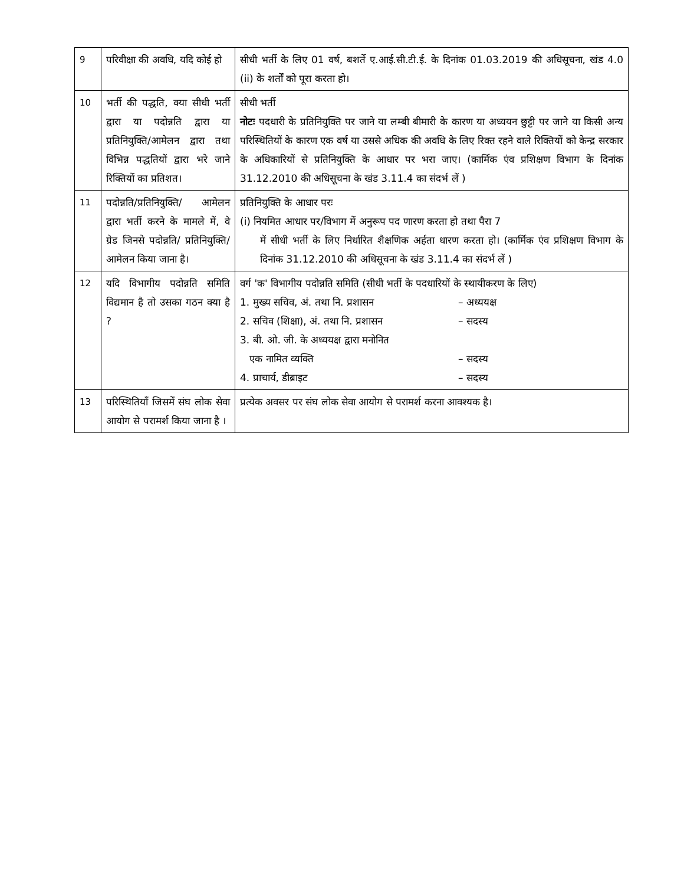| 9 | परिवीक्षा की अवधि, यदि कोई हो | सीधी भर्ती के लिए 01 वर्ष, बशर्ते ए.आई.सी.टी.ई. के दिनांक 01.03.2019 की अधिसूचना, खंड 4.0 (ii) के शर्तों को पूरा करता हो। |
| 10 | भर्ती की पद्धति, क्या सीधी भर्ती द्वारा या पदोन्नति द्वारा या प्रतिनियुक्ति/आमेलन द्वारा तथा विभिन्न पद्धतियों द्वारा भरे जाने रिक्तियों का प्रतिशत। | सीधी भर्ती नोटः पदधारी के प्रतिनियुक्ति पर जाने या लम्बी बीमारी के कारण या अध्ययन छुट्टी पर जाने या किसी अन्य परिस्थितियों के कारण एक वर्ष या उससे अधिक की अवधि के लिए रिक्त रहने वाले रिक्तियों को केन्द्र सरकार के अधिकारियों से प्रतिनियुक्ति के आधार पर भरा जाए। (कार्मिक एंव प्रशिक्षण विभाग के दिनांक 31.12.2010 की अधिसूचना के खंड 3.11.4 का संदर्भ लें ) |
| 11 | पदोन्नति/प्रतिनियुक्ति/ आमेलन द्वारा भर्ती करने के मामले में, वे ग्रेड जिनसे पदोन्नति/ प्रतिनियुक्ति/ आमेलन किया जाना है। | प्रतिनियुक्ति के आधार परः (i) नियमित आधार पर/विभाग में अनुरूप पद णारण करता हो तथा पैरा 7 में सीधी भर्ती के लिए निर्धारित शैक्षणिक अर्हता धारण करता हो। (कार्मिक एंव प्रशिक्षण विभाग के दिनांक 31.12.2010 की अधिसूचना के खंड 3.11.4 का संदर्भ लें ) |
| 12 | यदि विभागीय पदोन्नति समिति विद्यमान है तो उसका गठन क्या है ? | वर्ग 'क' विभागीय पदोन्नति समिति (सीधी भर्ती के पदधारियों के स्थायीकरण के लिए) 1. मुख्य सचिव, अं. तथा नि. प्रशासन – अध्ययक्ष 2. सचिव (शिक्षा), अं. तथा नि. प्रशासन – सदस्य 3. बी. ओ. जी. के अध्ययक्ष द्वारा मनोनित एक नामित व्यक्ति – सदस्य 4. प्राचार्य, डीब्राइट – सदस्य |
| 13 | परिस्थितियाँ जिसमें संघ लोक सेवा आयोग से परामर्श किया जाना है । | प्रत्येक अवसर पर संघ लोक सेवा आयोग से परामर्श करना आवश्यक है। |